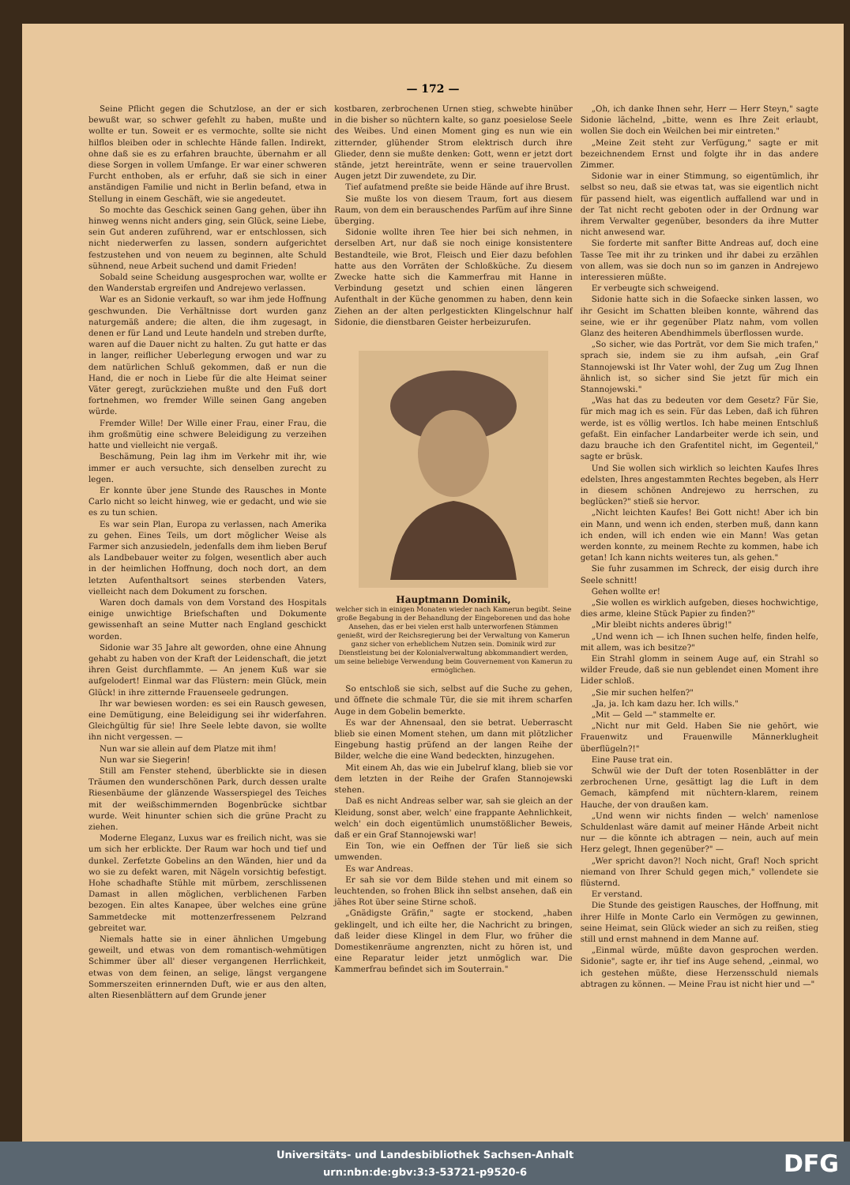— 172 —
Seine Pflicht gegen die Schutzlose, an der er sich bewußt war, so schwer gefehlt zu haben, mußte und wollte er tun. Soweit er es vermochte, sollte sie nicht hilflos bleiben oder in schlechte Hände fallen. Indirekt, ohne daß sie es zu erfahren brauchte, übernahm er all diese Sorgen in vollem Umfange. Er war einer schweren Furcht enthoben, als er erfuhr, daß sie sich in einer anständigen Familie und nicht in Berlin befand, etwa in Stellung in einem Geschäft, wie sie angedeutet.
So mochte das Geschick seinen Gang gehen, über ihn hinweg wenns nicht anders ging, sein Glück, seine Liebe, sein Gut anderen zuführend, war er entschlossen, sich nicht niederwerfen zu lassen, sondern aufgerichtet festzustehen und von neuem zu beginnen, alte Schuld sühnend, neue Arbeit suchend und damit Frieden!
Sobald seine Scheidung ausgesprochen war, wollte er den Wanderstab ergreifen und Andrejewo verlassen.
War es an Sidonie verkauft, so war ihm jede Hoffnung geschwunden. Die Verhältnisse dort wurden ganz naturgemäß andere; die alten, die ihm zugesagt, in denen er für Land und Leute handeln und streben durfte, waren auf die Dauer nicht zu halten. Zu gut hatte er das in langer, reiflicher Ueberlegung erwogen und war zu dem natürlichen Schluß gekommen, daß er nun die Hand, die er noch in Liebe für die alte Heimat seiner Väter geregt, zurückziehen mußte und den Fuß dort fortnehmen, wo fremder Wille seinen Gang angeben würde.
Fremder Wille! Der Wille einer Frau, einer Frau, die ihm großmütig eine schwere Beleidigung zu verzeihen hatte und vielleicht nie vergaß.
Beschämung, Pein lag ihm im Verkehr mit ihr, wie immer er auch versuchte, sich denselben zurecht zu legen.
Er konnte über jene Stunde des Rausches in Monte Carlo nicht so leicht hinweg, wie er gedacht, und wie sie es zu tun schien.
Es war sein Plan, Europa zu verlassen, nach Amerika zu gehen. Eines Teils, um dort möglicher Weise als Farmer sich anzusiedeln, jedenfalls dem ihm lieben Beruf als Landbebauer weiter zu folgen, wesentlich aber auch in der heimlichen Hoffnung, doch noch dort, an dem letzten Aufenthaltsort seines sterbenden Vaters, vielleicht nach dem Dokument zu forschen.
Waren doch damals von dem Vorstand des Hospitals einige unwichtige Briefschaften und Dokumente gewissenhaft an seine Mutter nach England geschickt worden.
Sidonie war 35 Jahre alt geworden, ohne eine Ahnung gehabt zu haben von der Kraft der Leidenschaft, die jetzt ihren Geist durchflammte. — An jenem Kuß war sie aufgelodert! Einmal war das Flüstern: mein Glück, mein Glück! in ihre zitternde Frauenseele gedrungen.
Ihr war bewiesen worden: es sei ein Rausch gewesen, eine Demütigung, eine Beleidigung sei ihr widerfahren. Gleichgültig für sie! Ihre Seele lebte davon, sie wollte ihn nicht vergessen. —
Nun war sie allein auf dem Platze mit ihm!
Nun war sie Siegerin!
Still am Fenster stehend, überblickte sie in diesen Träumen den wunderschönen Park, durch dessen uralte Riesenbäume der glänzende Wasserspiegel des Teiches mit der weißschimmernden Bogenbrücke sichtbar wurde. Weit hinunter schien sich die grüne Pracht zu ziehen.
Moderne Eleganz, Luxus war es freilich nicht, was sie um sich her erblickte. Der Raum war hoch und tief und dunkel. Zerfetzte Gobelins an den Wänden, hier und da wo sie zu defekt waren, mit Nägeln vorsichtig befestigt. Hohe schadhafte Stühle mit mürbem, zerschlissenen Damast in allen möglichen, verblichenen Farben bezogen. Ein altes Kanapee, über welches eine grüne Sammetdecke mit mottenzerfressenem Pelzrand gebreitet war.
Niemals hatte sie in einer ähnlichen Umgebung geweilt, und etwas von dem romantisch-wehmütigen Schimmer über all' dieser vergangenen Herrlichkeit, etwas von dem feinen, an selige, längst vergangene Sommerszeiten erinnernden Duft, wie er aus den alten, alten Riesenblättern auf dem Grunde jener
kostbaren, zerbrochenen Urnen stieg, schwebte hinüber in die bisher so nüchtern kalte, so ganz poesielose Seele des Weibes. Und einen Moment ging es nun wie ein zitternder, glühender Strom elektrisch durch ihre Glieder, denn sie mußte denken: Gott, wenn er jetzt dort stände, jetzt hereinträte, wenn er seine trauervollen Augen jetzt Dir zuwendete, zu Dir.
Tief aufatmend preßte sie beide Hände auf ihre Brust.
Sie mußte los von diesem Traum, fort aus diesem Raum, von dem ein berauschendes Parfüm auf ihre Sinne überging.
Sidonie wollte ihren Tee hier bei sich nehmen, in derselben Art, nur daß sie noch einige konsistentere Bestandteile, wie Brot, Fleisch und Eier dazu befohlen hatte aus den Vorräten der Schloßküche. Zu diesem Zwecke hatte sich die Kammerfrau mit Hanne in Verbindung gesetzt und schien einen längeren Aufenthalt in der Küche genommen zu haben, denn kein Ziehen an der alten perlgestickten Klingelschnur half Sidonie, die dienstbaren Geister herbeizurufen.
Hauptmann Dominik,
welcher sich in einigen Monaten wieder nach Kamerun begibt. Seine große Begabung in der Behandlung der Eingeborenen und das hohe Ansehen, das er bei vielen erst halb unterworfenen Stämmen genießt, wird der Reichsregierung bei der Verwaltung von Kamerun ganz sicher von erheblichem Nutzen sein. Dominik wird zur Dienstleistung bei der Kolonialverwaltung abkommandiert werden, um seine beliebige Verwendung beim Gouvernement von Kamerun zu ermöglichen.
So entschloß sie sich, selbst auf die Suche zu gehen, und öffnete die schmale Tür, die sie mit ihrem scharfen Auge in dem Gobelin bemerkte.
Es war der Ahnensaal, den sie betrat. Ueberrascht blieb sie einen Moment stehen, um dann mit plötzlicher Eingebung hastig prüfend an der langen Reihe der Bilder, welche die eine Wand bedeckten, hinzugehen.
Mit einem Ah, das wie ein Jubelruf klang, blieb sie vor dem letzten in der Reihe der Grafen Stannojewski stehen.
Daß es nicht Andreas selber war, sah sie gleich an der Kleidung, sonst aber, welch' eine frappante Aehnlichkeit, welch' ein doch eigentümlich unumstößlicher Beweis, daß er ein Graf Stannojewski war!
Ein Ton, wie ein Oeffnen der Tür ließ sie sich umwenden.
Es war Andreas.
Er sah sie vor dem Bilde stehen und mit einem so leuchtenden, so frohen Blick ihn selbst ansehen, daß ein jähes Rot über seine Stirne schoß.
„Gnädigste Gräfin," sagte er stockend, „haben geklingelt, und ich eilte her, die Nachricht zu bringen, daß leider diese Klingel in dem Flur, wo früher die Domestikenräume angrenzten, nicht zu hören ist, und eine Reparatur leider jetzt unmöglich war. Die Kammerfrau befindet sich im Souterrain."
„Oh, ich danke Ihnen sehr, Herr — Herr Steyn," sagte Sidonie lächelnd, „bitte, wenn es Ihre Zeit erlaubt, wollen Sie doch ein Weilchen bei mir eintreten."
„Meine Zeit steht zur Verfügung," sagte er mit bezeichnendem Ernst und folgte ihr in das andere Zimmer.
Sidonie war in einer Stimmung, so eigentümlich, ihr selbst so neu, daß sie etwas tat, was sie eigentlich nicht für passend hielt, was eigentlich auffallend war und in der Tat nicht recht geboten oder in der Ordnung war ihrem Verwalter gegenüber, besonders da ihre Mutter nicht anwesend war.
Sie forderte mit sanfter Bitte Andreas auf, doch eine Tasse Tee mit ihr zu trinken und ihr dabei zu erzählen von allem, was sie doch nun so im ganzen in Andrejewo interessieren müßte.
Er verbeugte sich schweigend.
Sidonie hatte sich in die Sofaecke sinken lassen, wo ihr Gesicht im Schatten bleiben konnte, während das seine, wie er ihr gegenüber Platz nahm, vom vollen Glanz des heiteren Abendhimmels überflossen wurde.
„So sicher, wie das Porträt, vor dem Sie mich trafen," sprach sie, indem sie zu ihm aufsah, „ein Graf Stannojewski ist Ihr Vater wohl, der Zug um Zug Ihnen ähnlich ist, so sicher sind Sie jetzt für mich ein Stannojewski."
„Was hat das zu bedeuten vor dem Gesetz? Für Sie, für mich mag ich es sein. Für das Leben, daß ich führen werde, ist es völlig wertlos. Ich habe meinen Entschluß gefaßt. Ein einfacher Landarbeiter werde ich sein, und dazu brauche ich den Grafentitel nicht, im Gegenteil," sagte er brüsk.
Und Sie wollen sich wirklich so leichten Kaufes Ihres edelsten, Ihres angestammten Rechtes begeben, als Herr in diesem schönen Andrejewo zu herrschen, zu beglücken?" stieß sie hervor.
„Nicht leichten Kaufes! Bei Gott nicht! Aber ich bin ein Mann, und wenn ich enden, sterben muß, dann kann ich enden, will ich enden wie ein Mann! Was getan werden konnte, zu meinem Rechte zu kommen, habe ich getan! Ich kann nichts weiteres tun, als gehen."
Sie fuhr zusammen im Schreck, der eisig durch ihre Seele schnitt!
Gehen wollte er!
„Sie wollen es wirklich aufgeben, dieses hochwichtige, dies arme, kleine Stück Papier zu finden?"
„Mir bleibt nichts anderes übrig!"
„Und wenn ich — ich Ihnen suchen helfe, finden helfe, mit allem, was ich besitze?"
Ein Strahl glomm in seinem Auge auf, ein Strahl so wilder Freude, daß sie nun geblendet einen Moment ihre Lider schloß.
„Sie mir suchen helfen?"
„Ja, ja. Ich kam dazu her. Ich wills."
„Mit — Geld —" stammelte er.
„Nicht nur mit Geld. Haben Sie nie gehört, wie Frauenwitz und Frauenwille Männerklugheit überflügeln?!"
Eine Pause trat ein.
Schwül wie der Duft der toten Rosenblätter in der zerbrochenen Urne, gesättigt lag die Luft in dem Gemach, kämpfend mit nüchtern-klarem, reinem Hauche, der von draußen kam.
„Und wenn wir nichts finden — welch' namenlose Schuldenlast wäre damit auf meiner Hände Arbeit nicht nur — die könnte ich abtragen — nein, auch auf mein Herz gelegt, Ihnen gegenüber?" —
„Wer spricht davon?! Noch nicht, Graf! Noch spricht niemand von Ihrer Schuld gegen mich," vollendete sie flüsternd.
Er verstand.
Die Stunde des geistigen Rausches, der Hoffnung, mit ihrer Hilfe in Monte Carlo ein Vermögen zu gewinnen, seine Heimat, sein Glück wieder an sich zu reißen, stieg still und ernst mahnend in dem Manne auf.
„Einmal würde, müßte davon gesprochen werden. Sidonie", sagte er, ihr tief ins Auge sehend, „einmal, wo ich gestehen müßte, diese Herzensschuld niemals abtragen zu können. — Meine Frau ist nicht hier und —"
Universitäts- und Landesbibliothek Sachsen-Anhalt
urn:nbn:de:gbv:3:3-53721-p9520-6
DFG